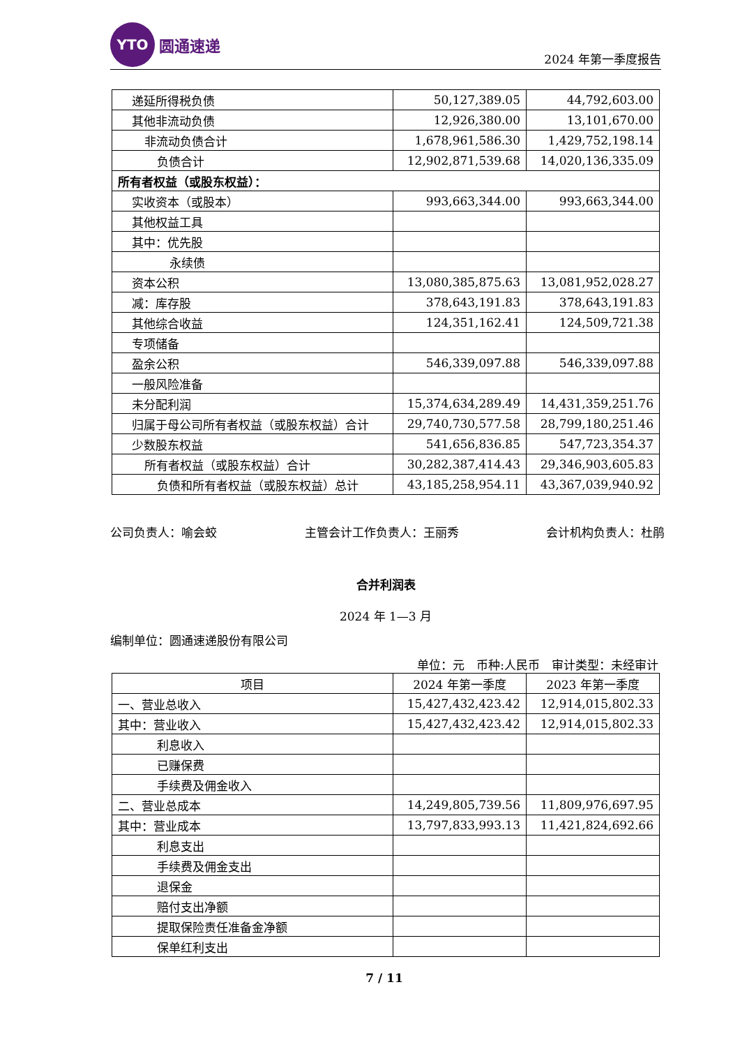YTO
圆通速递
2024 年第一季度报告
| 递延所得税负债 | 50,127,389.05 | 44,792,603.00 |
| 其他非流动负债 | 12,926,380.00 | 13,101,670.00 |
| 非流动负债合计 | 1,678,961,586.30 | 1,429,752,198.14 |
| 负债合计 | 12,902,871,539.68 | 14,020,136,335.09 |
| 所有者权益（或股东权益）： | | |
| 实收资本（或股本） | 993,663,344.00 | 993,663,344.00 |
| 其他权益工具 | | |
| 其中：优先股 | | |
| 永续债 | | |
| 资本公积 | 13,080,385,875.63 | 13,081,952,028.27 |
| 减：库存股 | 378,643,191.83 | 378,643,191.83 |
| 其他综合收益 | 124,351,162.41 | 124,509,721.38 |
| 专项储备 | | |
| 盈余公积 | 546,339,097.88 | 546,339,097.88 |
| 一般风险准备 | | |
| 未分配利润 | 15,374,634,289.49 | 14,431,359,251.76 |
| 归属于母公司所有者权益（或股东权益）合计 | 29,740,730,577.58 | 28,799,180,251.46 |
| 少数股东权益 | 541,656,836.85 | 547,723,354.37 |
| 所有者权益（或股东权益）合计 | 30,282,387,414.43 | 29,346,903,605.83 |
| 负债和所有者权益（或股东权益）总计 | 43,185,258,954.11 | 43,367,039,940.92 |
公司负责人：喻会蛟 主管会计工作负责人：王丽秀 会计机构负责人：杜鹃
合并利润表
2024 年 1—3 月
编制单位：圆通速递股份有限公司
单位：元　币种:人民币　审计类型：未经审计
| 项目 | 2024 年第一季度 | 2023 年第一季度 |
| --- | --- | --- |
| 一、营业总收入 | 15,427,432,423.42 | 12,914,015,802.33 |
| 其中：营业收入 | 15,427,432,423.42 | 12,914,015,802.33 |
| 利息收入 | | |
| 已赚保费 | | |
| 手续费及佣金收入 | | |
| 二、营业总成本 | 14,249,805,739.56 | 11,809,976,697.95 |
| 其中：营业成本 | 13,797,833,993.13 | 11,421,824,692.66 |
| 利息支出 | | |
| 手续费及佣金支出 | | |
| 退保金 | | |
| 赔付支出净额 | | |
| 提取保险责任准备金净额 | | |
| 保单红利支出 | | |
7 / 11